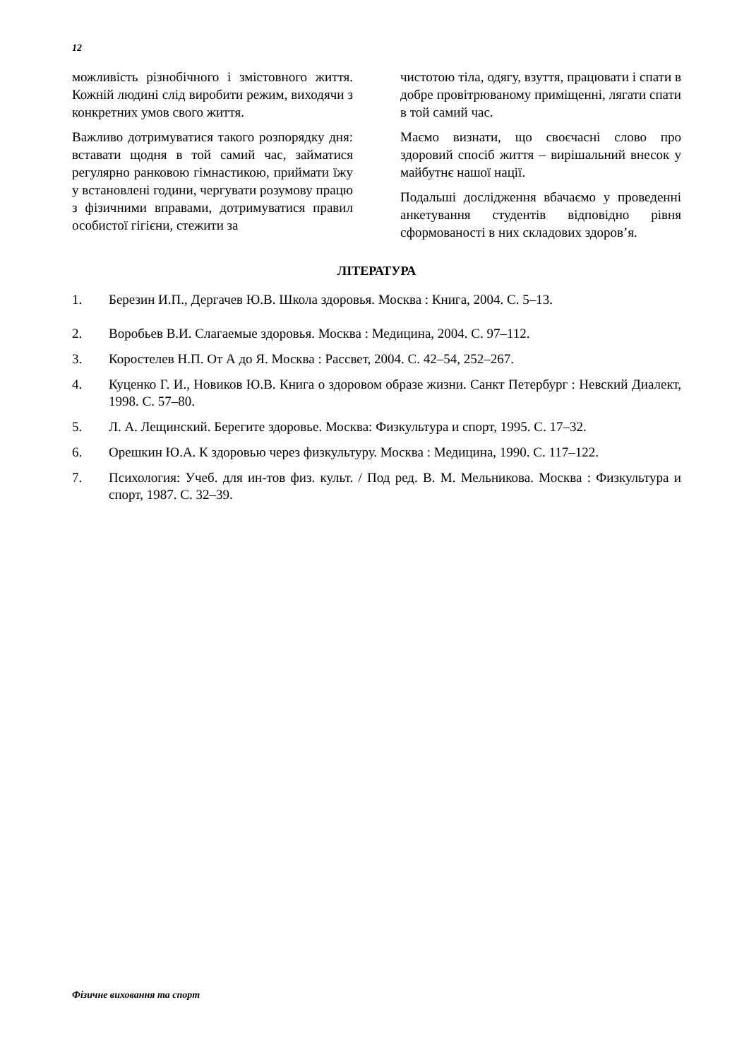12
можливість різнобічного і змістовного життя. Кожній людині слід виробити режим, виходячи з конкретних умов свого життя.
Важливо дотримуватися такого розпорядку дня: вставати щодня в той самий час, займатися регулярно ранковою гімнастикою, приймати їжу у встановлені години, чергувати розумову працю з фізичними вправами, дотримуватися правил особистої гігієни, стежити за
чистотою тіла, одягу, взуття, працювати і спати в добре провітрюваному приміщенні, лягати спати в той самий час.
Маємо визнати, що своєчасні слово про здоровий спосіб життя – вирішальний внесок у майбутнє нашої нації.
Подальші дослідження вбачаємо у проведенні анкетування студентів відповідно рівня сформованості в них складових здоров’я.
ЛІТЕРАТУРА
1. Березин И.П., Дергачев Ю.В. Школа здоровья. Москва : Книга, 2004. С. 5–13.
2. Воробьев В.И. Слагаемые здоровья. Москва : Медицина, 2004. С. 97–112.
3. Коростелев Н.П. От А до Я. Москва : Рассвет, 2004. С. 42–54, 252–267.
4. Куценко Г. И., Новиков Ю.В. Книга о здоровом образе жизни. Санкт Петербург : Невский Диалект, 1998. С. 57–80.
5. Л. А. Лещинский. Берегите здоровье. Москва: Физкультура и спорт, 1995. С. 17–32.
6. Орешкин Ю.А. К здоровью через физкультуру. Москва : Медицина, 1990. С. 117–122.
7. Психология: Учеб. для ин-тов физ. культ. / Под ред. В. М. Мельникова. Москва : Физкультура и спорт, 1987. С. 32–39.
Фізичне виховання та спорт